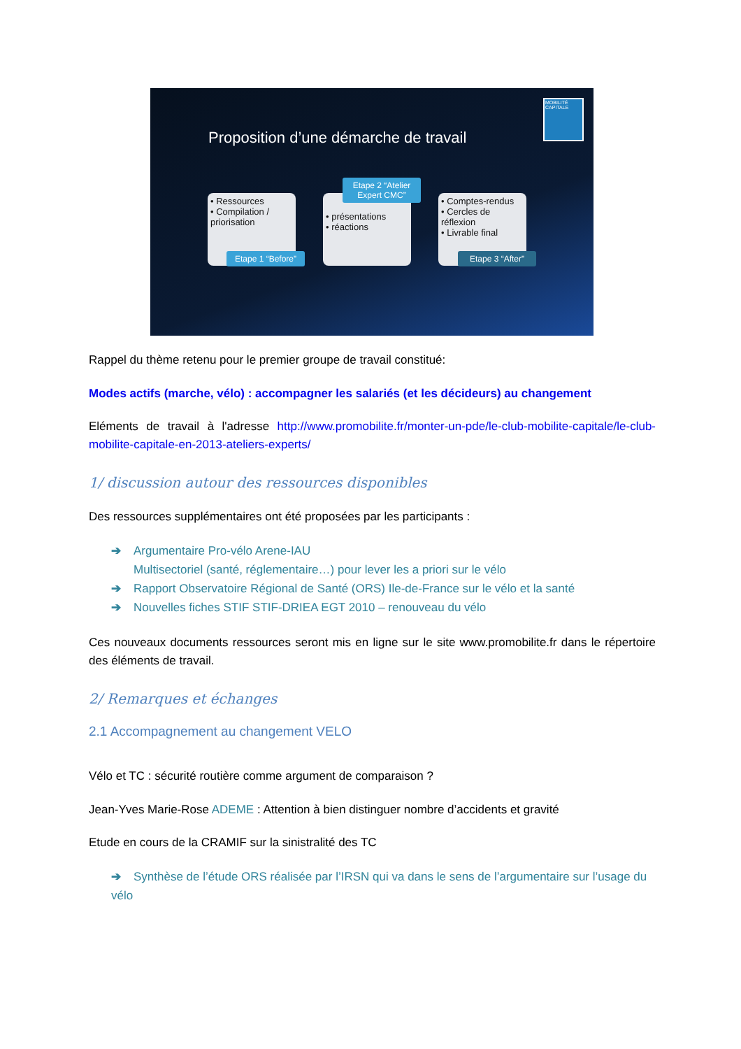MOBILITÉ CAPITALE
Proposition d’une démarche de travail
• Ressources
• Compilation / priorisation
Etape 1 “Before”
• présentations
• réactions
Etape 2 “Atelier Expert CMC”
• Comptes-rendus
• Cercles de réflexion
• Livrable final
Etape 3 “After”
Rappel du thème retenu pour le premier groupe de travail constitué:
Modes actifs (marche, vélo) : accompagner les salariés (et les décideurs) au changement
Eléments de travail à l'adresse http://www.promobilite.fr/monter-un-pde/le-club-mobilite-capitale/le-club-mobilite-capitale-en-2013-ateliers-experts/
1/ discussion autour des ressources disponibles
Des ressources supplémentaires ont été proposées par les participants :
➔ Argumentaire Pro-vélo Arene-IAU
Multisectoriel (santé, réglementaire…) pour lever les a priori sur le vélo
➔ Rapport Observatoire Régional de Santé (ORS) Ile-de-France sur le vélo et la santé
➔ Nouvelles fiches STIF STIF-DRIEA EGT 2010 – renouveau du vélo
Ces nouveaux documents ressources seront mis en ligne sur le site www.promobilite.fr dans le répertoire des éléments de travail.
2/ Remarques et échanges
2.1 Accompagnement au changement VELO
Vélo et TC : sécurité routière comme argument de comparaison ?
Jean-Yves Marie-Rose ADEME : Attention à bien distinguer nombre d’accidents et gravité
Etude en cours de la CRAMIF sur la sinistralité des TC
➔ Synthèse de l’étude ORS réalisée par l’IRSN qui va dans le sens de l’argumentaire sur l’usage du vélo